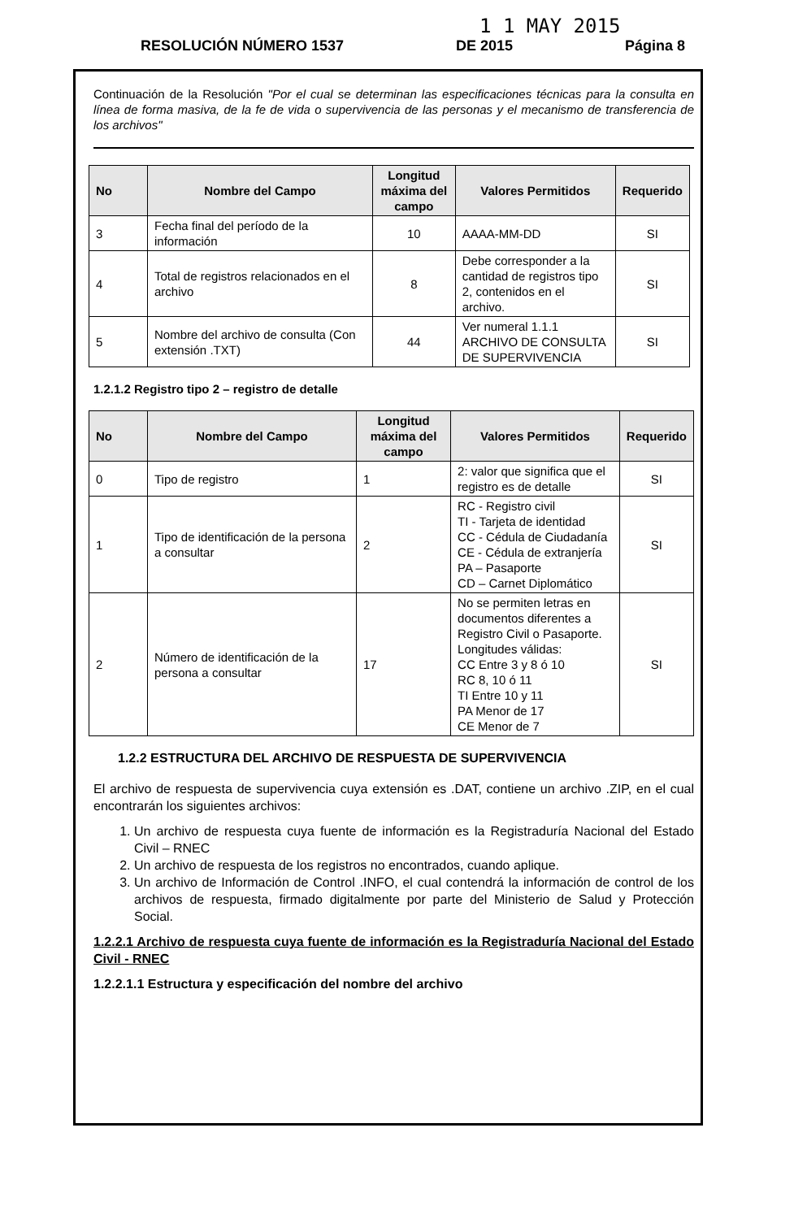1 1 MAY 2015
RESOLUCIÓN NÚMERO 1537 DE 2015 Página 8
Continuación de la Resolución "Por el cual se determinan las especificaciones técnicas para la consulta en línea de forma masiva, de la fe de vida o supervivencia de las personas y el mecanismo de transferencia de los archivos"
| No | Nombre del Campo | Longitud máxima del campo | Valores Permitidos | Requerido |
| --- | --- | --- | --- | --- |
| 3 | Fecha final del período de la información | 10 | AAAA-MM-DD | SI |
| 4 | Total de registros relacionados en el archivo | 8 | Debe corresponder a la cantidad de registros tipo 2, contenidos en el archivo. | SI |
| 5 | Nombre del archivo de consulta (Con extensión .TXT) | 44 | Ver numeral 1.1.1 ARCHIVO DE CONSULTA DE SUPERVIVENCIA | SI |
1.2.1.2 Registro tipo 2 – registro de detalle
| No | Nombre del Campo | Longitud máxima del campo | Valores Permitidos | Requerido |
| --- | --- | --- | --- | --- |
| 0 | Tipo de registro | 1 | 2: valor que significa que el registro es de detalle | SI |
| 1 | Tipo de identificación de la persona a consultar | 2 | RC - Registro civil TI - Tarjeta de identidad CC - Cédula de Ciudadanía CE - Cédula de extranjería PA – Pasaporte CD – Carnet Diplomático | SI |
| 2 | Número de identificación de la persona a consultar | 17 | No se permiten letras en documentos diferentes a Registro Civil o Pasaporte. Longitudes válidas: CC Entre 3 y 8 ó 10 RC 8, 10 ó 11 TI Entre 10 y 11 PA Menor de 17 CE Menor de 7 | SI |
1.2.2 ESTRUCTURA DEL ARCHIVO DE RESPUESTA DE SUPERVIVENCIA
El archivo de respuesta de supervivencia cuya extensión es .DAT, contiene un archivo .ZIP, en el cual encontrarán los siguientes archivos:
1. Un archivo de respuesta cuya fuente de información es la Registraduría Nacional del Estado Civil – RNEC
2. Un archivo de respuesta de los registros no encontrados, cuando aplique.
3. Un archivo de Información de Control .INFO, el cual contendrá la información de control de los archivos de respuesta, firmado digitalmente por parte del Ministerio de Salud y Protección Social.
1.2.2.1 Archivo de respuesta cuya fuente de información es la Registraduría Nacional del Estado Civil - RNEC
1.2.2.1.1 Estructura y especificación del nombre del archivo